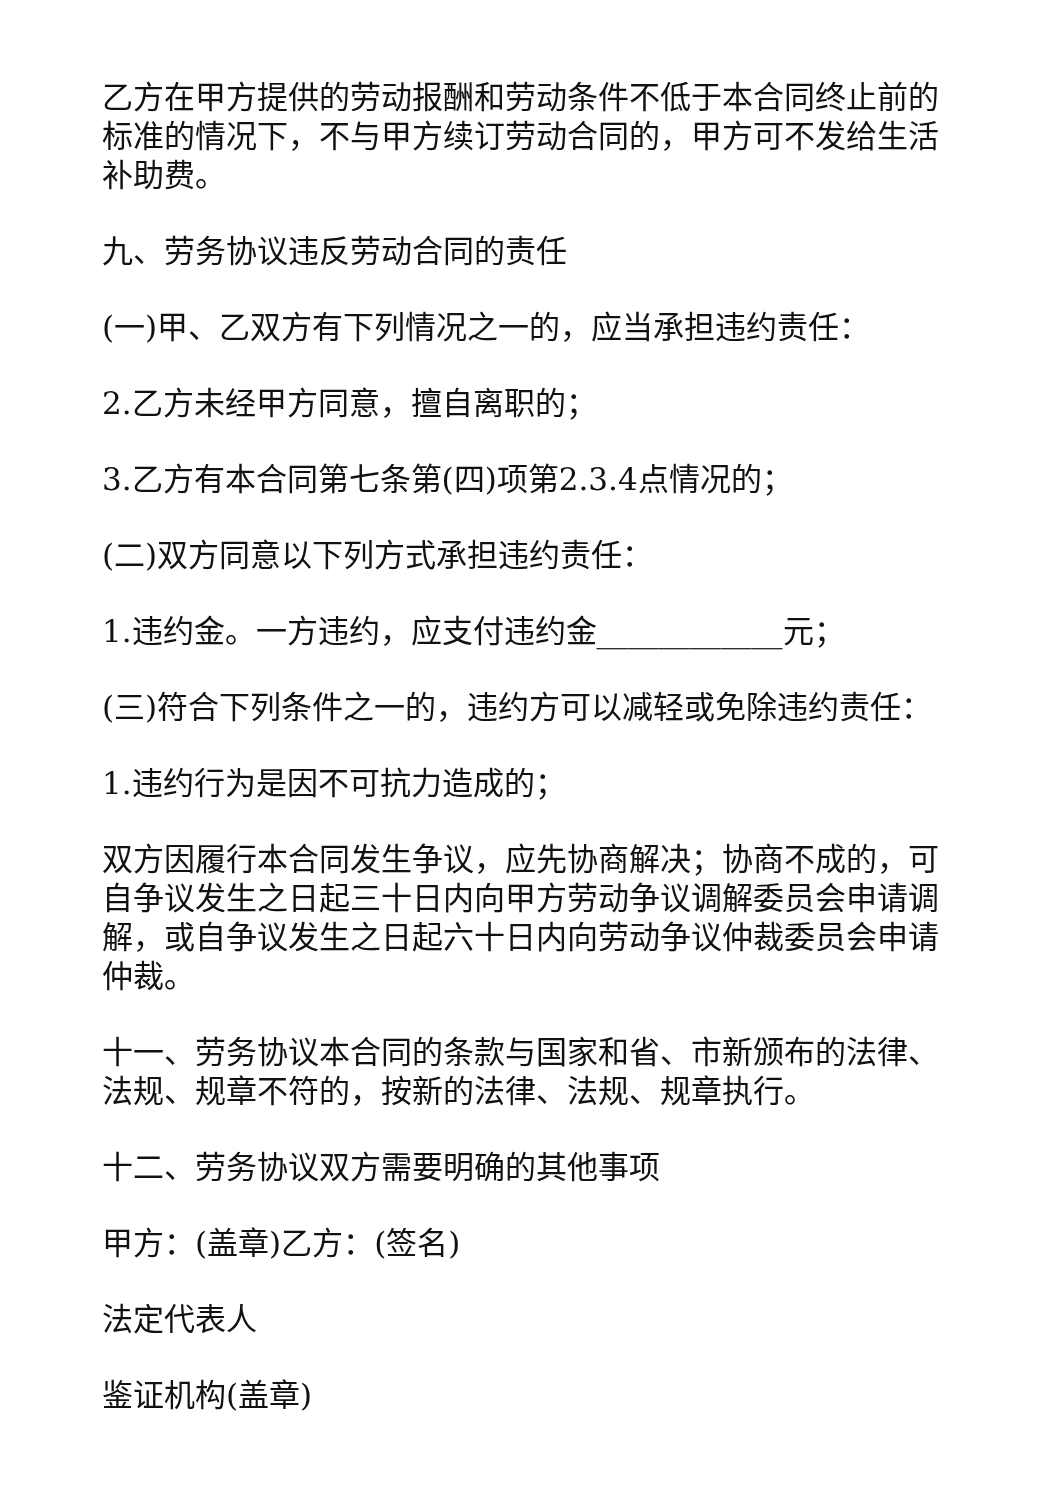乙方在甲方提供的劳动报酬和劳动条件不低于本合同终止前的标准的情况下，不与甲方续订劳动合同的，甲方可不发给生活补助费。
九、劳务协议违反劳动合同的责任
(一)甲、乙双方有下列情况之一的，应当承担违约责任：
2.乙方未经甲方同意，擅自离职的；
3.乙方有本合同第七条第(四)项第2.3.4点情况的；
(二)双方同意以下列方式承担违约责任：
1.违约金。一方违约，应支付违约金____________元；
(三)符合下列条件之一的，违约方可以减轻或免除违约责任：
1.违约行为是因不可抗力造成的；
双方因履行本合同发生争议，应先协商解决；协商不成的，可自争议发生之日起三十日内向甲方劳动争议调解委员会申请调解，或自争议发生之日起六十日内向劳动争议仲裁委员会申请仲裁。
十一、劳务协议本合同的条款与国家和省、市新颁布的法律、法规、规章不符的，按新的法律、法规、规章执行。
十二、劳务协议双方需要明确的其他事项
甲方：(盖章)乙方：(签名)
法定代表人
鉴证机构(盖章)